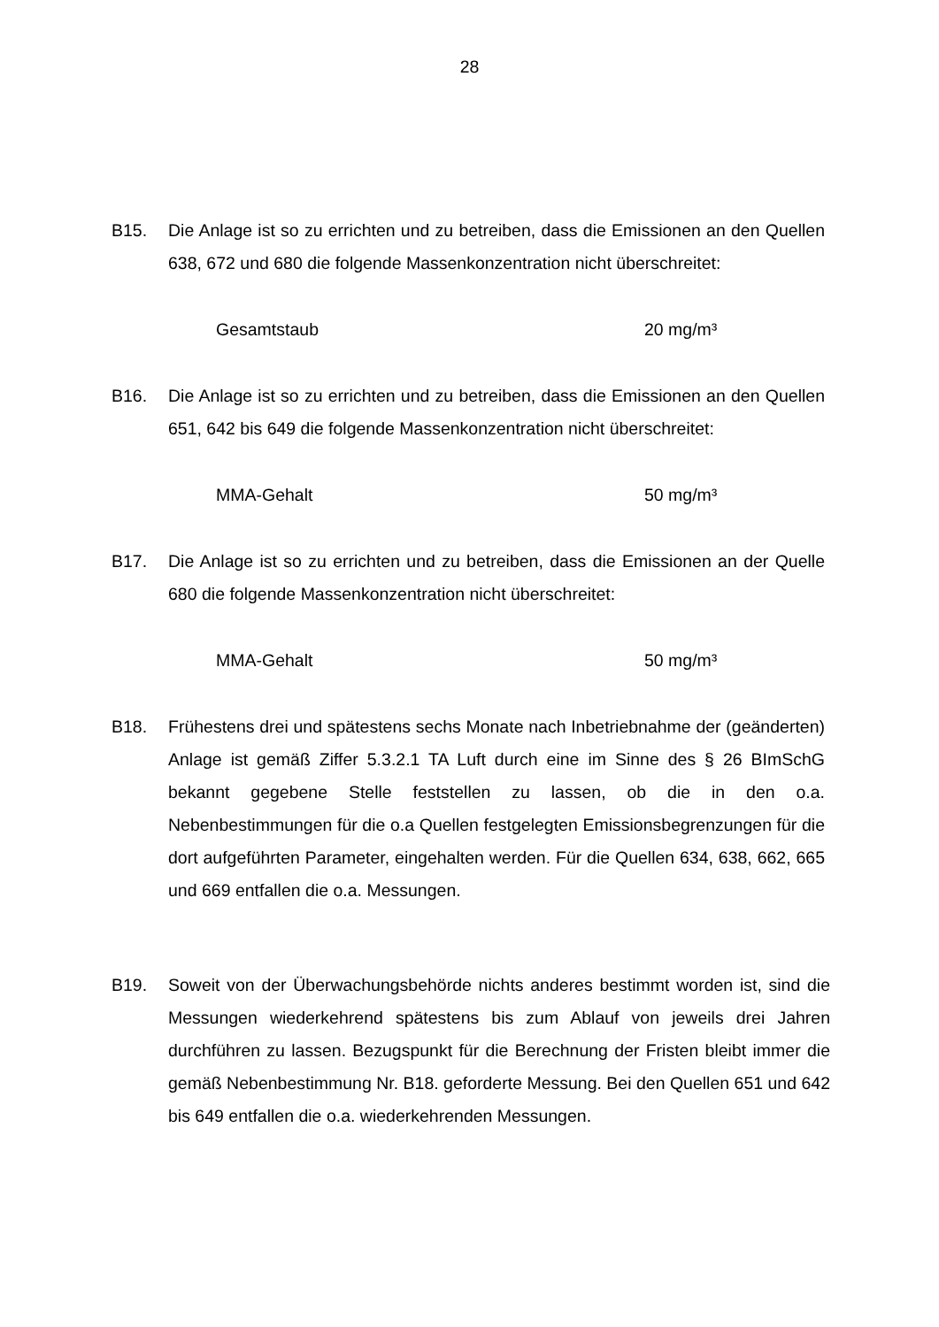28
B15. Die Anlage ist so zu errichten und zu betreiben, dass die Emissionen an den Quellen 638, 672 und 680 die folgende Massenkonzentration nicht überschreitet:
Gesamtstaub 20 mg/m³
B16. Die Anlage ist so zu errichten und zu betreiben, dass die Emissionen an den Quellen 651, 642 bis 649 die folgende Massenkonzentration nicht überschreitet:
MMA-Gehalt 50 mg/m³
B17. Die Anlage ist so zu errichten und zu betreiben, dass die Emissionen an der Quelle 680 die folgende Massenkonzentration nicht überschreitet:
MMA-Gehalt 50 mg/m³
B18. Frühestens drei und spätestens sechs Monate nach Inbetriebnahme der (geänderten) Anlage ist gemäß Ziffer 5.3.2.1 TA Luft durch eine im Sinne des § 26 BImSchG bekannt gegebene Stelle feststellen zu lassen, ob die in den o.a. Nebenbestimmungen für die o.a Quellen festgelegten Emissionsbegrenzungen für die dort aufgeführten Parameter, eingehalten werden. Für die Quellen 634, 638, 662, 665 und 669 entfallen die o.a. Messungen.
B19. Soweit von der Überwachungsbehörde nichts anderes bestimmt worden ist, sind die Messungen wiederkehrend spätestens bis zum Ablauf von jeweils drei Jahren durchführen zu lassen. Bezugspunkt für die Berechnung der Fristen bleibt immer die gemäß Nebenbestimmung Nr. B18. geforderte Messung. Bei den Quellen 651 und 642 bis 649 entfallen die o.a. wiederkehrenden Messungen.